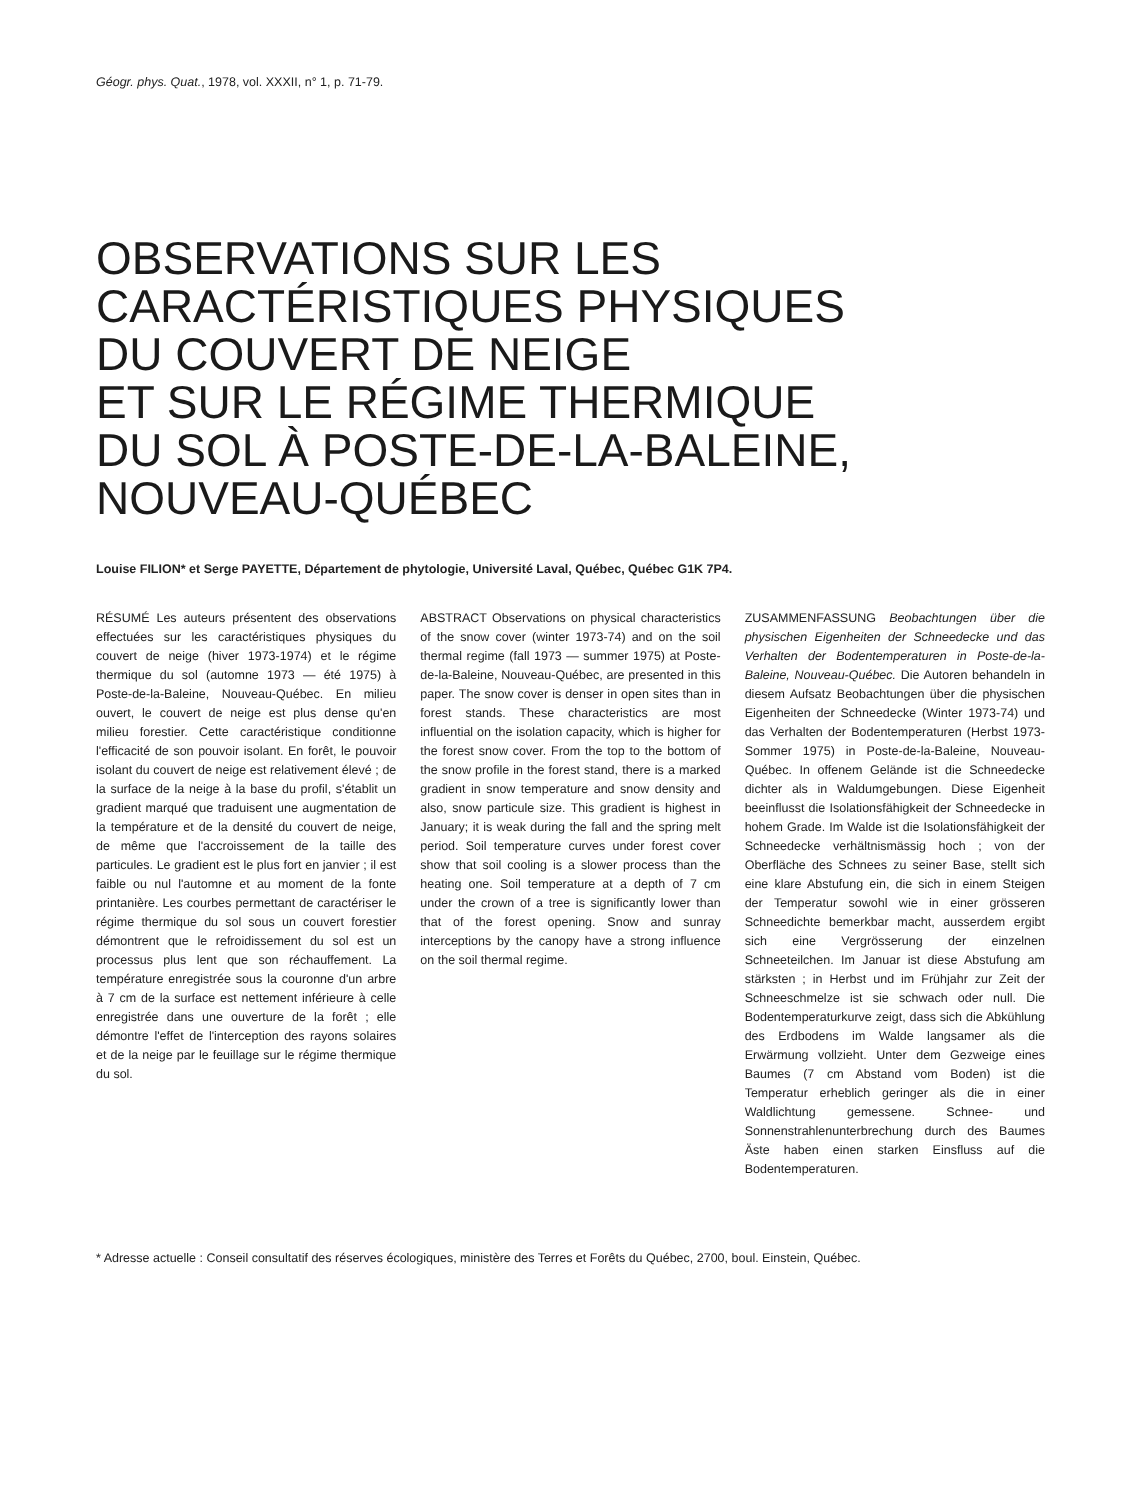Géogr. phys. Quat., 1978, vol. XXXII, n° 1, p. 71-79.
OBSERVATIONS SUR LES
CARACTÉRISTIQUES PHYSIQUES
DU COUVERT DE NEIGE
ET SUR LE RÉGIME THERMIQUE
DU SOL À POSTE-DE-LA-BALEINE,
NOUVEAU-QUÉBEC
Louise FILION* et Serge PAYETTE, Département de phytologie, Université Laval, Québec, Québec G1K 7P4.
RÉSUMÉ Les auteurs présentent des observations effectuées sur les caractéristiques physiques du couvert de neige (hiver 1973-1974) et le régime thermique du sol (automne 1973 — été 1975) à Poste-de-la-Baleine, Nouveau-Québec. En milieu ouvert, le couvert de neige est plus dense qu'en milieu forestier. Cette caractéristique conditionne l'efficacité de son pouvoir isolant. En forêt, le pouvoir isolant du couvert de neige est relativement élevé ; de la surface de la neige à la base du profil, s'établit un gradient marqué que traduisent une augmentation de la température et de la densité du couvert de neige, de même que l'accroissement de la taille des particules. Le gradient est le plus fort en janvier ; il est faible ou nul l'automne et au moment de la fonte printanière. Les courbes permettant de caractériser le régime thermique du sol sous un couvert forestier démontrent que le refroidissement du sol est un processus plus lent que son réchauffement. La température enregistrée sous la couronne d'un arbre à 7 cm de la surface est nettement inférieure à celle enregistrée dans une ouverture de la forêt ; elle démontre l'effet de l'interception des rayons solaires et de la neige par le feuillage sur le régime thermique du sol.
ABSTRACT Observations on physical characteristics of the snow cover (winter 1973-74) and on the soil thermal regime (fall 1973 — summer 1975) at Poste-de-la-Baleine, Nouveau-Québec, are presented in this paper. The snow cover is denser in open sites than in forest stands. These characteristics are most influential on the isolation capacity, which is higher for the forest snow cover. From the top to the bottom of the snow profile in the forest stand, there is a marked gradient in snow temperature and snow density and also, snow particule size. This gradient is highest in January; it is weak during the fall and the spring melt period. Soil temperature curves under forest cover show that soil cooling is a slower process than the heating one. Soil temperature at a depth of 7 cm under the crown of a tree is significantly lower than that of the forest opening. Snow and sunray interceptions by the canopy have a strong influence on the soil thermal regime.
ZUSAMMENFASSUNG Beobachtungen über die physischen Eigenheiten der Schneedecke und das Verhalten der Bodentemperaturen in Poste-de-la-Baleine, Nouveau-Québec. Die Autoren behandeln in diesem Aufsatz Beobachtungen über die physischen Eigenheiten der Schneedecke (Winter 1973-74) und das Verhalten der Bodentemperaturen (Herbst 1973-Sommer 1975) in Poste-de-la-Baleine, Nouveau-Québec. In offenem Gelände ist die Schneedecke dichter als in Waldumgebungen. Diese Eigenheit beeinflusst die Isolationsfähigkeit der Schneedecke in hohem Grade. Im Walde ist die Isolationsfähigkeit der Schneedecke verhältnismässig hoch ; von der Oberfläche des Schnees zu seiner Base, stellt sich eine klare Abstufung ein, die sich in einem Steigen der Temperatur sowohl wie in einer grösseren Schneedichte bemerkbar macht, ausserdem ergibt sich eine Vergrösserung der einzelnen Schneeteilchen. Im Januar ist diese Abstufung am stärksten ; in Herbst und im Frühjahr zur Zeit der Schneeschmelze ist sie schwach oder null. Die Bodentemperaturkurve zeigt, dass sich die Abkühlung des Erdbodens im Walde langsamer als die Erwärmung vollzieht. Unter dem Gezweige eines Baumes (7 cm Abstand vom Boden) ist die Temperatur erheblich geringer als die in einer Waldlichtung gemessene. Schnee- und Sonnenstrahlenunterbrechung durch des Baumes Äste haben einen starken Einsfluss auf die Bodentemperaturen.
* Adresse actuelle : Conseil consultatif des réserves écologiques, ministère des Terres et Forêts du Québec, 2700, boul. Einstein, Québec.